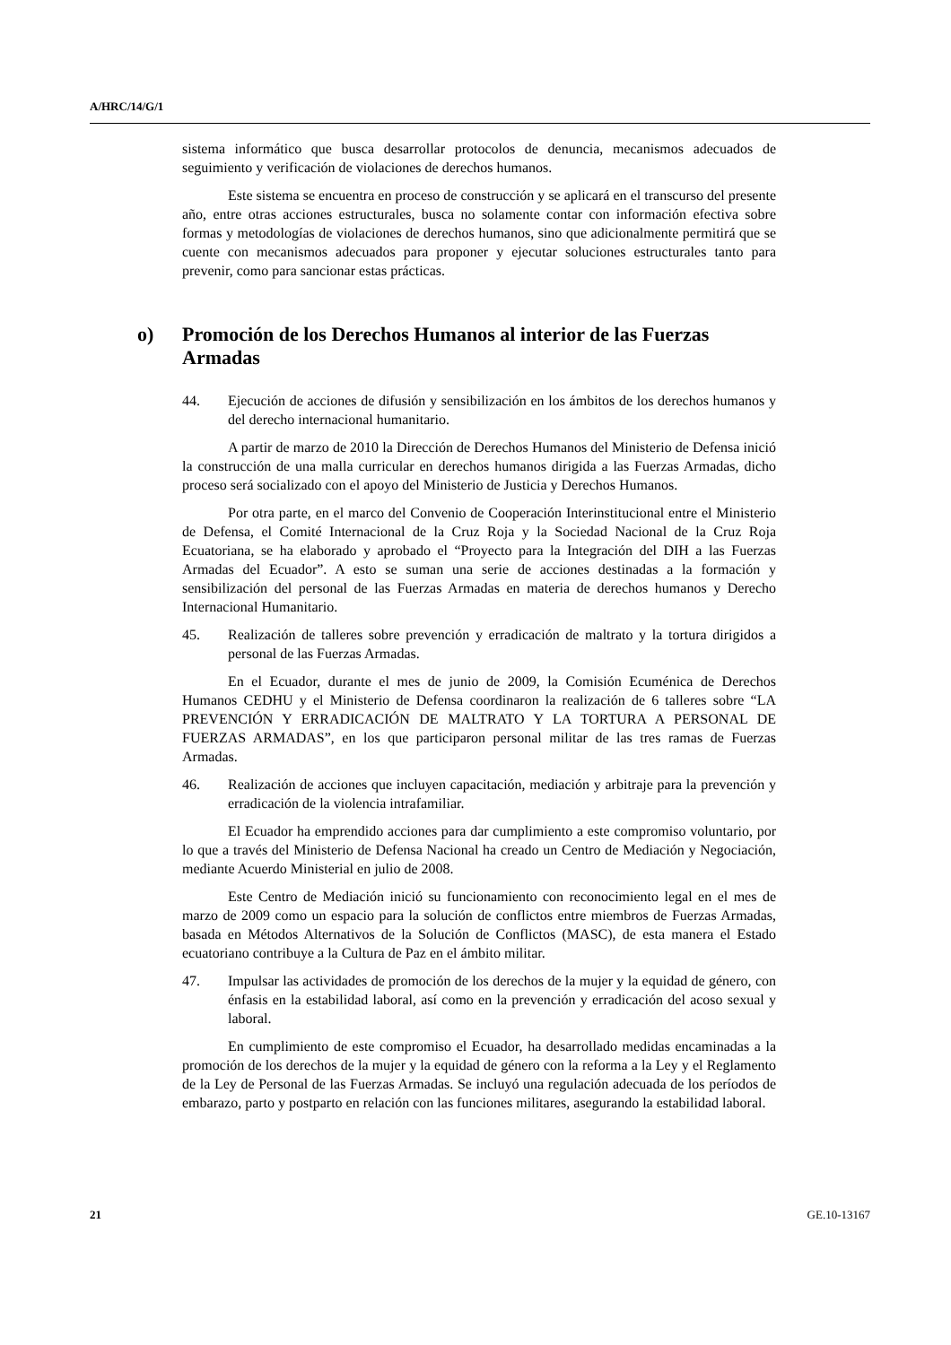A/HRC/14/G/1
sistema informático que busca desarrollar protocolos de denuncia, mecanismos adecuados de seguimiento y verificación de violaciones de derechos humanos.
Este sistema se encuentra en proceso de construcción y se aplicará en el transcurso del presente año, entre otras acciones estructurales, busca no solamente contar con información efectiva sobre formas y metodologías de violaciones de derechos humanos, sino que adicionalmente permitirá que se cuente con mecanismos adecuados para proponer y ejecutar soluciones estructurales tanto para prevenir, como para sancionar estas prácticas.
o) Promoción de los Derechos Humanos al interior de las Fuerzas Armadas
44. Ejecución de acciones de difusión y sensibilización en los ámbitos de los derechos humanos y del derecho internacional humanitario.
A partir de marzo de 2010 la Dirección de Derechos Humanos del Ministerio de Defensa inició la construcción de una malla curricular en derechos humanos dirigida a las Fuerzas Armadas, dicho proceso será socializado con el apoyo del Ministerio de Justicia y Derechos Humanos.
Por otra parte, en el marco del Convenio de Cooperación Interinstitucional entre el Ministerio de Defensa, el Comité Internacional de la Cruz Roja y la Sociedad Nacional de la Cruz Roja Ecuatoriana, se ha elaborado y aprobado el “Proyecto para la Integración del DIH a las Fuerzas Armadas del Ecuador”. A esto se suman una serie de acciones destinadas a la formación y sensibilización del personal de las Fuerzas Armadas en materia de derechos humanos y Derecho Internacional Humanitario.
45. Realización de talleres sobre prevención y erradicación de maltrato y la tortura dirigidos a personal de las Fuerzas Armadas.
En el Ecuador, durante el mes de junio de 2009, la Comisión Ecuménica de Derechos Humanos CEDHU y el Ministerio de Defensa coordinaron la realización de 6 talleres sobre “LA PREVENCIÓN Y ERRADICACIÓN DE MALTRATO Y LA TORTURA A PERSONAL DE FUERZAS ARMADAS”, en los que participaron personal militar de las tres ramas de Fuerzas Armadas.
46. Realización de acciones que incluyen capacitación, mediación y arbitraje para la prevención y erradicación de la violencia intrafamiliar.
El Ecuador ha emprendido acciones para dar cumplimiento a este compromiso voluntario, por lo que a través del Ministerio de Defensa Nacional ha creado un Centro de Mediación y Negociación, mediante Acuerdo Ministerial en julio de 2008.
Este Centro de Mediación inició su funcionamiento con reconocimiento legal en el mes de marzo de 2009 como un espacio para la solución de conflictos entre miembros de Fuerzas Armadas, basada en Métodos Alternativos de la Solución de Conflictos (MASC), de esta manera el Estado ecuatoriano contribuye a la Cultura de Paz en el ámbito militar.
47. Impulsar las actividades de promoción de los derechos de la mujer y la equidad de género, con énfasis en la estabilidad laboral, así como en la prevención y erradicación del acoso sexual y laboral.
En cumplimiento de este compromiso el Ecuador, ha desarrollado medidas encaminadas a la promoción de los derechos de la mujer y la equidad de género con la reforma a la Ley y el Reglamento de la Ley de Personal de las Fuerzas Armadas. Se incluyó una regulación adecuada de los períodos de embarazo, parto y postparto en relación con las funciones militares, asegurando la estabilidad laboral.
21 GE.10-13167